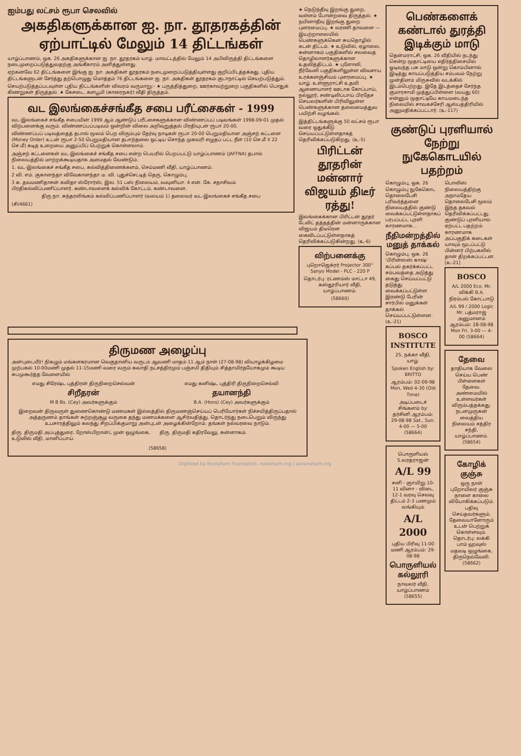ஐம்பது லட்சம் ரூபா செலவில்
அகதிகளுக்கான ஐ. நா. தூதரகத்தின்
ஏற்பாட்டில் மேலும் 14 திட்டங்கள்
யாழ்ப்பாணம், ஒக. 26 அகதிகளுக்கான ஐ. நா. தூதரகம் யாழ். மாவட்டத்தில் மேலும் 14 அபிவிருத்தி திட்டங்களை நடைமுறைப்படுத்துவதற்கு அங்கீகாரம் அளித்துள்ளது.
ஏற்கனவே 62 திட்டங்களை இங்கு ஐ. நா. அகதிகள் தூதரகம் நடைமுறைப்படுத்தியுள்ளது குறிப்பிடத்தக்கது. புதிய திட்டங்களுடன் சேர்த்து தற்பொழுது மொத்தம் 76 திட்டங்களை ஐ. நா. அகதிகள் தூதரகம் குடாநாட்டில் செயற்படுத்தும்.
செயற்படுத்தப்படவுள்ள புதிய திட்டங்களின் விவரம் வருமாறு:- ★ பருத்தித்துறை, ஊர்காவற்றுறை பகுதிகளில் பொதுக் கிணறுகள் திருத்தல். ★ கேசடை, களபூமி (காரைநகர்) வீதி திருத்தம்.
வட இலங்கைச்சங்கீத சபை பரீட்சைகள் - 1999
வட-இலங்கைச் சங்கீத சபையின் 1999 ஆம் ஆண்டுப் பரீட்சைகளுக்கான விண்ணப்பப் படிவங்கள் 1998-09-01 முதல் விற்பனைக்கு வரும். விண்ணப்பப்படிவம் ஒன்றின் விலை அறிவுறுத்தல் பிரதியுடன் ரூபா 20-00.
விண்ணப்பப் படிவத்தைத் தபால் மூலம் பெற விரும்பும் தேர்வு நாடிகள் ரூபா 20-00 பெறுமதியான அஞ்சற் கட்டளை (Money Order) உடன் ரூபா 2-50 பெறுமதியான தபாற்தலை ஒட்டிய சொந்த முகவரி எழுதப் பட்ட நீள் (10 செ.மீ X 22 செ.மீ) கடித உறையை அனுப்பிப் பெற்றுக் கொள்ளலாம்.
அஞ்சற் கட்டளைகள் வட-இலங்கைச் சங்கீத சபை என்ற பெயரில் பெறப்பட்டு யாழ்ப்பாணம் (JAFFNA) தபால் நிலையத்தில் மாற்றக்கூடியதாக அமைதல் வேண்டும்.
1. வட-இலங்கைச் சங்கீத சபை, கல்வித்திணைக்களம், செம்மணி வீதி, யாழ்ப்பாணம்.
2 வி. எம். குகானந்தா விவேகானந்தா ம. வி. புதுச்செட்டித் தெரு, கொழும்பு.
3 க. தவமணிதாசன் கவிதா ஸ்ரோர்ஸ், இல. 51 பஸ் நிலையம், வவுனியா. 4 என். கே. சதாசிவம் பிரதிகல்விப்பணிப்பாளர், கண்டாவளைக் கல்விக் கோட்டம், கண்டாவளை.
திரு நா. சுந்தரலிங்கம் கல்விப்பணிப்பாளர் (வலயம் 1) தலைவர் வட-இலங்கைச் சங்கீத சபை
(சி/4661)
★ நெடுந்தீவு இறங்கு துறை, வள்ளம் போன்றவை திருத்தல். ★ நயினாதீவு இறங்கு துறை புனரமைப்பு. ★ வரணி தாவளை — இயற்றாலையில் பெண்களுக்கென சுயதொழில் கடன் திட்டம். ★ உடுவில், ஏழாலை, சுன்னாகம் பகுதிகளில் சலவைத் தொழிலாளர்களுக்கான உதவித்திட்டம். ★ புளோலி, நீர்வேலி பகுதிகளிலுள்ள விவசாய உரக்களஞ்சியம் புனரமைப்பு. ★ யாழ். உள்ளூராட்சி உதவி ஆணையாளர் ஊடாக கோப்பாய், நல்லூர், சண்டிலிப்பாய் பிரதேச செயலர்களின் பிரிவிலுள்ள பெண்களுக்கான தலைமைத்துவ பயிற்சி வழங்கல்.
இத்திட்டங்களுக்கு 50 லட்சம் ரூபா வரை ஒதுக்கீடு செய்யப்பட்டுள்ளதாகத் தெரிவிக்கப்படுகிறது. (உ-5)
பிரிட்டன் தூதரின் மன்னார் விஜயம் திடீர் ரத்து!
இலங்கைக்கான பிரிட்டன் தூதர் டேவிட் தத்தத்தின் மன்னாருக்கான விஜயம் திடீரென கைவிடப்பட்டுள்ளதாகத் தெரிவிக்கப்படுகின்றது. (உ-6)
விற்பனைக்கு
புறொஜெக்ரர் Projector 300'' Sanyo Model - PLC - 220 P
தொடர்பு: ரட்ணம்ஸ் மாட்டா 49, கஸ்தூரியார் வீதி, யாழ்ப்பாணம்.
(58660)
பெண்களைக் கண்டால் துரத்தி இடிக்கும் மாடு
தென்மராட்சி, ஒக. 26 வீதியில் நடந்து சென்ற மூதாட்டியை எதிர்த்திசையில் ஓடிவந்த பசு மாடு ஒன்று கொம்பினால் இடித்து காயப்படுத்திய சம்பவம் நேற்று முன்தினம் மிருசுவில் வடக்கில் இடம்பெற்றது. இதே இடத்தைச் சேர்ந்த குமாரசாமி முத்துப்பிள்ளை (வயது 60) என்னும் மூதாட்டியே காயமடைந்த நிலையில் சாவகச்சேரி ஆஸ்பத்திரியில் அனுமதிக்கப்பட்டார். (உ-117)
குண்டுப் புரளியால் நேற்று நுகேகொடயில் பதற்றம்
கொழும்பு, ஒக. 26 கொழும்பு நுகேகொட தொலைபேசி பரிவர்த்தனை நிலையத்தில் குண்டு வைக்கப்பட்டுள்ளதாகப் பரபப்பட்ட புரளி காரணமாக...
நீதிமன்றத்தில் மனுத் தாக்கல்
கொழும்பு, ஒக. 26 'பிரின்ஸஸ் காஷ்' கப்பல் தகர்க்கப்பட்ட சம்பவத்தை அடுத்து கைது செய்யப்பட்டு தடுத்து வைக்கப்பட்டுள்ள இரண்டு பேரின் சார்பில் மனுக்கள் தாக்கல் செய்யப்பட்டுள்ளன. (உ-21)
BOSCO INSTITUTE
25, நக்கா வீதி, யாழ்.
Spoken English by: BRITTO
ஆரம்பம்: 02-09-98 Mon, Wed 4-30 (Old Time)
அடிப்படைச் சிங்களம் by: தர்சினி ஆரம்பம்: 29-08-98 Sat., Sun. 4-00 — 5-00 (58664)
பொருளியல் S.வரதராஜன்
A/L 99
சனி - ஞாயிறு 10-11 வினா - விடை 12-1 வரவு செலவு திட்டம் 2-3 பணமும் வங்கியும்
A/L 2000
புதிய பிரிவு 11-00 மணி ஆரம்பம்: 29-08-98
பொருளியல் கல்லூரி
நாவலர் வீதி, யாழ்ப்பாணம் (58655)
பொலிஸ் நிலையத்திற்கு அநாமதேய தொலைபேசி மூலம் இந்த தகவல் தெரிவிக்கப்பட்டது. குண்டுப் புரளியால் ஏற்பட்ட பதற்றம் காரணமாக அப்பகுதிக் கடைகள் யாவும் மூடப்பட்டு பின்னர் பிற்பகலில் தான் திறக்கப்பட்டன. [உ-21]
BOSCO
A/L 2000 Eco. Mr. விக்கி B.A. நிரம்பல் கோட்பாடு
A/L 99 / 2000 Logic Mr. பத்மராஜ் அனுமானம் ஆரம்பம்: 28-08-98 Mon Fri. 3-00 — 4-00 (58664)
தேவை
தாதியாக வேலை செய்ய பெண் பிள்ளைகள் தேவை. அண்மையில் உள்ளவர்கள் விரும்பத்தக்கது. நடனமுருகன் வைத்திய நிலையம் சத்திர சந்தி, யாழ்ப்பாணம். (58654)
கோழிக் குஞ்சு
ஒரு நாள் புறோயிலர் குஞ்சு நாளை காலை வியோகிக்கப்படும். பதிவு செய்தவர்களும், தேவையானோரும் உடன் பெற்றுக் கொள்ளவும். தொடர்பு: லக்கி பாம் ஹவுஸ் மதவடி ஒழுங்கை, திருநெல்வேலி. (58662)
திருமண அழைப்பு
அன்புடையீர்! நிகழும் மங்களகரமான வெகுதானிய வருடம் ஆவணி மாதம் 11 ஆம் நாள் (27-08-98) வியாழக்கிழமை முற்பகல் 10-00மணி முதல் 11-15மணி வரை வரும் சுவாதி நட்சத்திரமும் பஞ்சமி திதியும் சித்தாமிர்தயோகமும் கூடிய சுபமுகூர்த்த வேளையில்
எமது சிரேஷ்ட புத்திரன் திருநிறைசெல்வன்
சிறீதரன்
M B Bs. (Cey) அவர்களுக்கும்
எமது கனிஷ்ட புத்திரி திருநிறைசெல்வி
தயானந்தி
B.A. (Hons) (Cey) அவர்களுக்கும்
இறைவன் திருவருள் துணைகொண்டு மணமகள் இல்லத்தில் திருமணஞ்செய்யப் பெரியோர்கள் நிச்சயித்திருப்பதால் அத்தருணம் தாங்கள் சுற்றஞ்சூழ வருகை தந்து மணமக்களை ஆசிர்வதித்து, தொடர்ந்து நடைபெறும் விருந்து உபசாரத்திலும் கலந்து சிறப்பிக்குமாறு அன்புடன் அழைக்கின்றோம். தங்கள் நல்வரவை நாடும்.
திரு. திருமதி அப்புத்துரை, றோஸ்பிறான்ட் முன் ஒழுங்கை, உடுவில் வீதி, மானிப்பாய்.
திரு. திருமதி கதிரவேலு, சுன்னாகம்.
(58658)
Digitized by Noolaham Foundation. noolaham.org | aavanaham.org